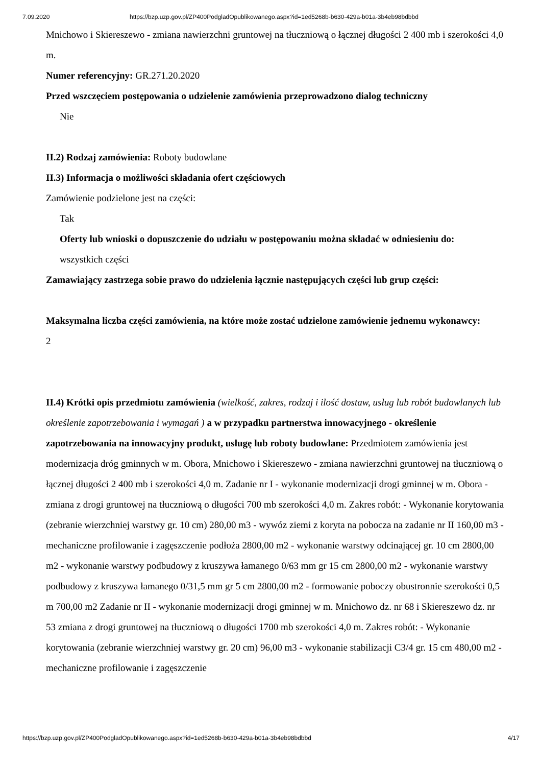7.09.2020 https://bzp.uzp.gov.pl/ZP400PodgladOpublikowanego.aspx?id=1ed5268b-b630-429a-b01a-3b4eb98bdbbd
Mnichowo i Skiereszewo - zmiana nawierzchni gruntowej na tłuczniową o łącznej długości 2 400 mb i szerokości 4,0 m.
Numer referencyjny: GR.271.20.2020
Przed wszczęciem postępowania o udzielenie zamówienia przeprowadzono dialog techniczny
Nie
II.2) Rodzaj zamówienia: Roboty budowlane
II.3) Informacja o możliwości składania ofert częściowych
Zamówienie podzielone jest na części:
Tak
Oferty lub wnioski o dopuszczenie do udziału w postępowaniu można składać w odniesieniu do:
wszystkich części
Zamawiający zastrzega sobie prawo do udzielenia łącznie następujących części lub grup części:
Maksymalna liczba części zamówienia, na które może zostać udzielone zamówienie jednemu wykonawcy:
2
II.4) Krótki opis przedmiotu zamówienia (wielkość, zakres, rodzaj i ilość dostaw, usług lub robót budowlanych lub określenie zapotrzebowania i wymagań ) a w przypadku partnerstwa innowacyjnego - określenie zapotrzebowania na innowacyjny produkt, usługę lub roboty budowlane: Przedmiotem zamówienia jest modernizacja dróg gminnych w m. Obora, Mnichowo i Skiereszewo - zmiana nawierzchni gruntowej na tłuczniową o łącznej długości 2 400 mb i szerokości 4,0 m. Zadanie nr I - wykonanie modernizacji drogi gminnej w m. Obora - zmiana z drogi gruntowej na tłuczniową o długości 700 mb szerokości 4,0 m. Zakres robót: - Wykonanie korytowania (zebranie wierzchniej warstwy gr. 10 cm) 280,00 m3 - wywóz ziemi z koryta na pobocza na zadanie nr II 160,00 m3 - mechaniczne profilowanie i zagęszczenie podłoża 2800,00 m2 - wykonanie warstwy odcinającej gr. 10 cm 2800,00 m2 - wykonanie warstwy podbudowy z kruszywa łamanego 0/63 mm gr 15 cm 2800,00 m2 - wykonanie warstwy podbudowy z kruszywa łamanego 0/31,5 mm gr 5 cm 2800,00 m2 - formowanie poboczy obustronnie szerokości 0,5 m 700,00 m2 Zadanie nr II - wykonanie modernizacji drogi gminnej w m. Mnichowo dz. nr 68 i Skiereszewo dz. nr 53 zmiana z drogi gruntowej na tłuczniową o długości 1700 mb szerokości 4,0 m. Zakres robót: - Wykonanie korytowania (zebranie wierzchniej warstwy gr. 20 cm) 96,00 m3 - wykonanie stabilizacji C3/4 gr. 15 cm 480,00 m2 - mechaniczne profilowanie i zagęszczenie
https://bzp.uzp.gov.pl/ZP400PodgladOpublikowanego.aspx?id=1ed5268b-b630-429a-b01a-3b4eb98bdbbd 4/17